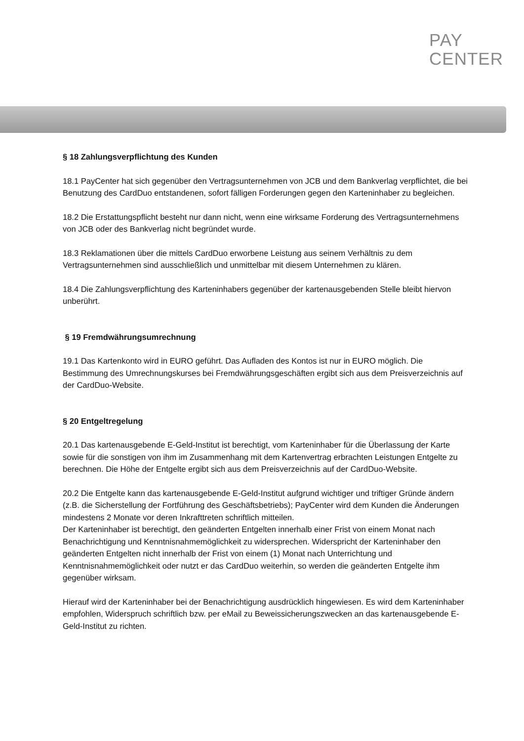PAY
CENTER
§ 18 Zahlungsverpflichtung des Kunden
18.1 PayCenter hat sich gegenüber den Vertragsunternehmen von JCB und dem Bankverlag verpflichtet, die bei Benutzung des CardDuo entstandenen, sofort fälligen Forderungen gegen den Karteninhaber zu begleichen.
18.2 Die Erstattungspflicht besteht nur dann nicht, wenn eine wirksame Forderung des Vertragsunternehmens von JCB oder des Bankverlag nicht begründet wurde.
18.3 Reklamationen über die mittels CardDuo erworbene Leistung aus seinem Verhältnis zu dem Vertragsunternehmen sind ausschließlich und unmittelbar mit diesem Unternehmen zu klären.
18.4 Die Zahlungsverpflichtung des Karteninhabers gegenüber der kartenausgebenden Stelle bleibt hiervon unberührt.
§ 19 Fremdwährungsumrechnung
19.1 Das Kartenkonto wird in EURO geführt. Das Aufladen des Kontos ist nur in EURO möglich. Die Bestimmung des Umrechnungskurses bei Fremdwährungsgeschäften ergibt sich aus dem Preisverzeichnis auf der CardDuo-Website.
§ 20 Entgeltregelung
20.1 Das kartenausgebende E-Geld-Institut ist berechtigt, vom Karteninhaber für die Überlassung der Karte sowie für die sonstigen von ihm im Zusammenhang mit dem Kartenvertrag erbrachten Leistungen Entgelte zu berechnen. Die Höhe der Entgelte ergibt sich aus dem Preisverzeichnis auf der CardDuo-Website.
20.2 Die Entgelte kann das kartenausgebende E-Geld-Institut aufgrund wichtiger und triftiger Gründe ändern (z.B. die Sicherstellung der Fortführung des Geschäftsbetriebs); PayCenter wird dem Kunden die Änderungen mindestens 2 Monate vor deren Inkrafttreten schriftlich mitteilen.
Der Karteninhaber ist berechtigt, den geänderten Entgelten innerhalb einer Frist von einem Monat nach Benachrichtigung und Kenntnisnahmemöglichkeit zu widersprechen. Widerspricht der Karteninhaber den geänderten Entgelten nicht innerhalb der Frist von einem (1) Monat nach Unterrichtung und Kenntnisnahmemöglichkeit oder nutzt er das CardDuo weiterhin, so werden die geänderten Entgelte ihm gegenüber wirksam.
Hierauf wird der Karteninhaber bei der Benachrichtigung ausdrücklich hingewiesen. Es wird dem Karteninhaber empfohlen, Widerspruch schriftlich bzw. per eMail zu Beweissicherungszwecken an das kartenausgebende E-Geld-Institut zu richten.